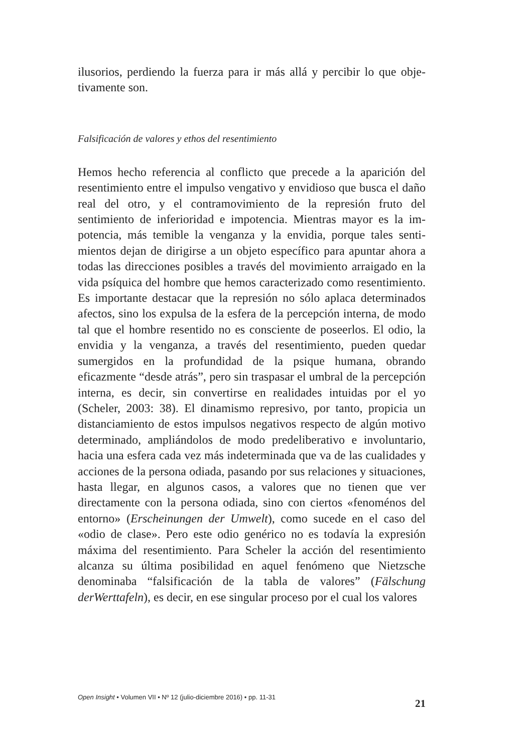ilusorios, perdiendo la fuerza para ir más allá y percibir lo que obje­tivamente son.
Falsificación de valores y ethos del resentimiento
Hemos hecho referencia al conflicto que precede a la aparición del resentimiento entre el impulso vengativo y envidioso que busca el daño real del otro, y el contramovimiento de la represión fruto del sentimiento de inferioridad e impotencia. Mientras mayor es la im­potencia, más temible la venganza y la envidia, porque tales senti­mientos dejan de dirigirse a un objeto específico para apuntar ahora a todas las direcciones posibles a través del movimiento arraigado en la vida psíquica del hombre que hemos caracterizado como re­sentimiento. Es importante destacar que la represión no sólo aplaca determinados afectos, sino los expulsa de la esfera de la percepción interna, de modo tal que el hombre resentido no es consciente de po­seerlos. El odio, la envidia y la venganza, a través del resentimiento, pueden quedar sumergidos en la profundidad de la psique humana, obrando eficazmente “desde atrás”, pero sin traspasar el umbral de la percepción interna, es decir, sin convertirse en realidades intuidas por el yo (Scheler, 2003: 38). El dinamismo represivo, por tanto, propicia un distanciamiento de estos impulsos negativos respecto de algún motivo determinado, ampliándolos de modo predeliberativo e involuntario, hacia una esfera cada vez más indeterminada que va de las cualidades y acciones de la persona odiada, pasando por sus rela­ciones y situaciones, hasta llegar, en algunos casos, a valores que no tienen que ver directamente con la persona odiada, sino con ciertos «fenoménos del entorno» (Erscheinungen der Umwelt), como sucede en el caso del «odio de clase». Pero este odio genérico no es todavía la expresión máxima del resentimiento. Para Scheler la acción del resentimiento alcanza su última posibilidad en aquel fenómeno que Nietzsche denominaba “falsificación de la tabla de valores” (Fälschung derWerttafeln), es decir, en ese singular proceso por el cual los valores
Open Insight • Volumen VII • Nº 12 (julio-diciembre 2016) • pp. 11-31 21